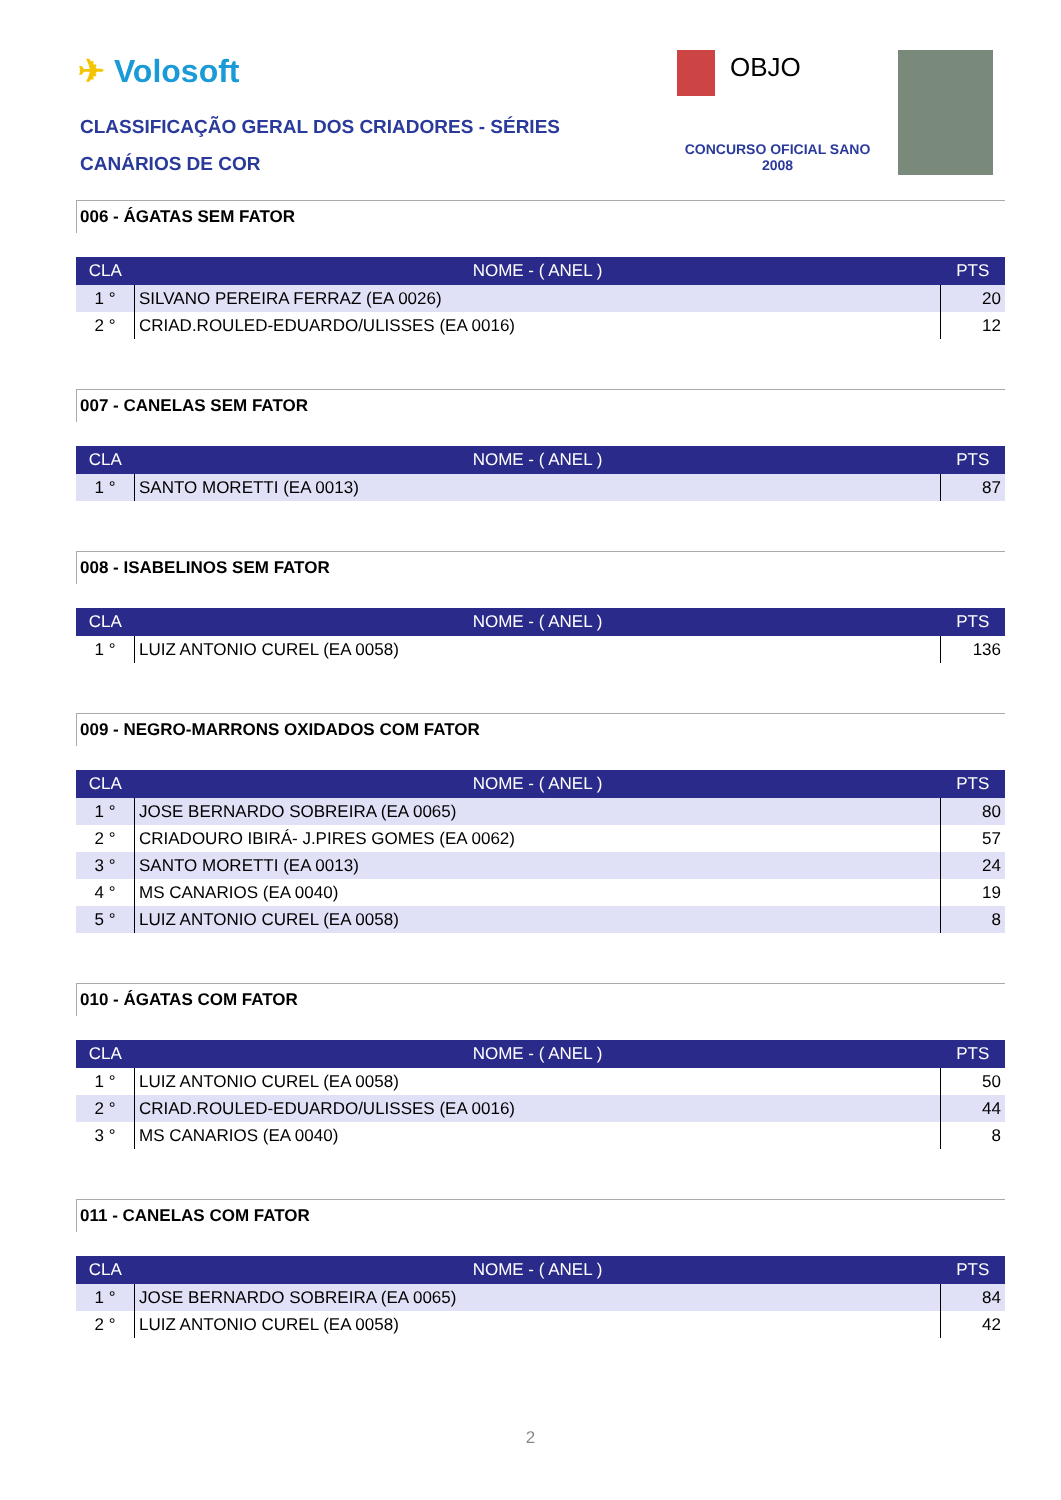✈ Volosoft
CLASSIFICAÇÃO GERAL DOS CRIADORES - SÉRIES
CANÁRIOS DE COR
OBJO
CONCURSO OFICIAL SANO 2008
006 - ÁGATAS SEM FATOR
| CLA | NOME - ( ANEL ) | PTS |
| --- | --- | --- |
| 1 ° | SILVANO PEREIRA FERRAZ (EA 0026) | 20 |
| 2 ° | CRIAD.ROULED-EDUARDO/ULISSES (EA 0016) | 12 |
007 - CANELAS SEM FATOR
| CLA | NOME - ( ANEL ) | PTS |
| --- | --- | --- |
| 1 ° | SANTO MORETTI (EA 0013) | 87 |
008 - ISABELINOS SEM FATOR
| CLA | NOME - ( ANEL ) | PTS |
| --- | --- | --- |
| 1 ° | LUIZ ANTONIO CUREL (EA 0058) | 136 |
009 - NEGRO-MARRONS OXIDADOS COM FATOR
| CLA | NOME - ( ANEL ) | PTS |
| --- | --- | --- |
| 1 ° | JOSE BERNARDO SOBREIRA (EA 0065) | 80 |
| 2 ° | CRIADOURO IBIRÁ- J.PIRES GOMES (EA 0062) | 57 |
| 3 ° | SANTO MORETTI (EA 0013) | 24 |
| 4 ° | MS CANARIOS (EA 0040) | 19 |
| 5 ° | LUIZ ANTONIO CUREL (EA 0058) | 8 |
010 - ÁGATAS COM FATOR
| CLA | NOME - ( ANEL ) | PTS |
| --- | --- | --- |
| 1 ° | LUIZ ANTONIO CUREL (EA 0058) | 50 |
| 2 ° | CRIAD.ROULED-EDUARDO/ULISSES (EA 0016) | 44 |
| 3 ° | MS CANARIOS (EA 0040) | 8 |
011 - CANELAS COM FATOR
| CLA | NOME - ( ANEL ) | PTS |
| --- | --- | --- |
| 1 ° | JOSE BERNARDO SOBREIRA (EA 0065) | 84 |
| 2 ° | LUIZ ANTONIO CUREL (EA 0058) | 42 |
2